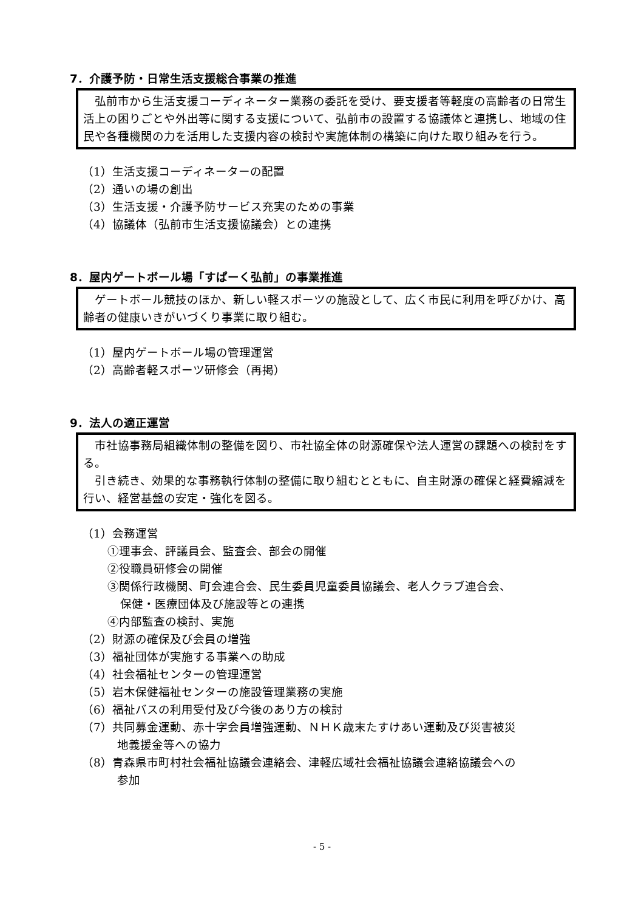7．介護予防・日常生活支援総合事業の推進
　弘前市から生活支援コーディネーター業務の委託を受け、要支援者等軽度の高齢者の日常生活上の困りごとや外出等に関する支援について、弘前市の設置する協議体と連携し、地域の住民や各種機関の力を活用した支援内容の検討や実施体制の構築に向けた取り組みを行う。
（1）生活支援コーディネーターの配置
（2）通いの場の創出
（3）生活支援・介護予防サービス充実のための事業
（4）協議体（弘前市生活支援協議会）との連携
8．屋内ゲートボール場「すぱーく弘前」の事業推進
　ゲートボール競技のほか、新しい軽スポーツの施設として、広く市民に利用を呼びかけ、高齢者の健康いきがいづくり事業に取り組む。
（1）屋内ゲートボール場の管理運営
（2）高齢者軽スポーツ研修会（再掲）
9．法人の適正運営
　市社協事務局組織体制の整備を図り、市社協全体の財源確保や法人運営の課題への検討をする。
　引き続き、効果的な事務執行体制の整備に取り組むとともに、自主財源の確保と経費縮減を行い、経営基盤の安定・強化を図る。
（1）会務運営
①理事会、評議員会、監査会、部会の開催
②役職員研修会の開催
③関係行政機関、町会連合会、民生委員児童委員協議会、老人クラブ連合会、
保健・医療団体及び施設等との連携
④内部監査の検討、実施
（2）財源の確保及び会員の増強
（3）福祉団体が実施する事業への助成
（4）社会福祉センターの管理運営
（5）岩木保健福祉センターの施設管理業務の実施
（6）福祉バスの利用受付及び今後のあり方の検討
（7）共同募金運動、赤十字会員増強運動、ＮＨＫ歳末たすけあい運動及び災害被災
地義援金等への協力
（8）青森県市町村社会福祉協議会連絡会、津軽広域社会福祉協議会連絡協議会への
参加
- 5 -